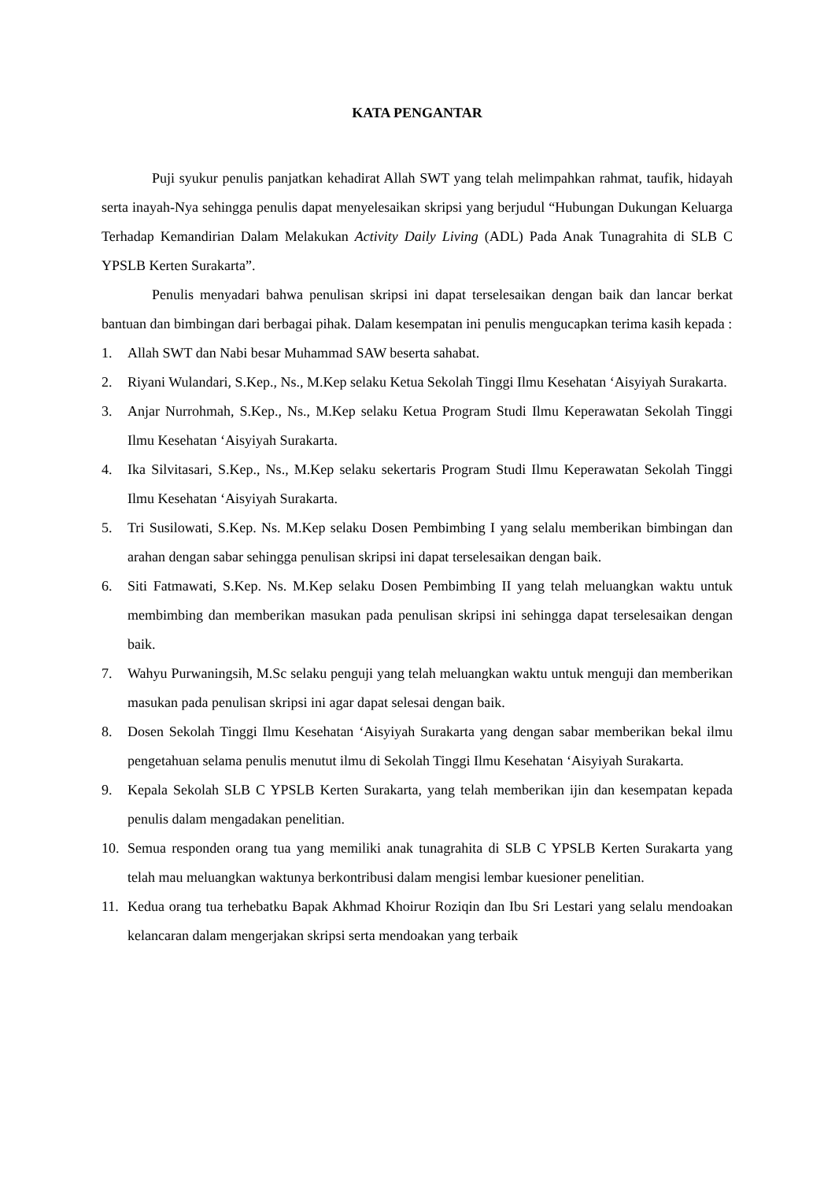KATA PENGANTAR
Puji syukur penulis panjatkan kehadirat Allah SWT yang telah melimpahkan rahmat, taufik, hidayah serta inayah-Nya sehingga penulis dapat menyelesaikan skripsi yang berjudul “Hubungan Dukungan Keluarga Terhadap Kemandirian Dalam Melakukan Activity Daily Living (ADL) Pada Anak Tunagrahita di SLB C YPSLB Kerten Surakarta”.
Penulis menyadari bahwa penulisan skripsi ini dapat terselesaikan dengan baik dan lancar berkat bantuan dan bimbingan dari berbagai pihak. Dalam kesempatan ini penulis mengucapkan terima kasih kepada :
1. Allah SWT dan Nabi besar Muhammad SAW beserta sahabat.
2. Riyani Wulandari, S.Kep., Ns., M.Kep selaku Ketua Sekolah Tinggi Ilmu Kesehatan ‘Aisyiyah Surakarta.
3. Anjar Nurrohmah, S.Kep., Ns., M.Kep selaku Ketua Program Studi Ilmu Keperawatan Sekolah Tinggi Ilmu Kesehatan ‘Aisyiyah Surakarta.
4. Ika Silvitasari, S.Kep., Ns., M.Kep selaku sekertaris Program Studi Ilmu Keperawatan Sekolah Tinggi Ilmu Kesehatan ‘Aisyiyah Surakarta.
5. Tri Susilowati, S.Kep. Ns. M.Kep selaku Dosen Pembimbing I yang selalu memberikan bimbingan dan arahan dengan sabar sehingga penulisan skripsi ini dapat terselesaikan dengan baik.
6. Siti Fatmawati, S.Kep. Ns. M.Kep selaku Dosen Pembimbing II yang telah meluangkan waktu untuk membimbing dan memberikan masukan pada penulisan skripsi ini sehingga dapat terselesaikan dengan baik.
7. Wahyu Purwaningsih, M.Sc selaku penguji yang telah meluangkan waktu untuk menguji dan memberikan masukan pada penulisan skripsi ini agar dapat selesai dengan baik.
8. Dosen Sekolah Tinggi Ilmu Kesehatan ‘Aisyiyah Surakarta yang dengan sabar memberikan bekal ilmu pengetahuan selama penulis menutut ilmu di Sekolah Tinggi Ilmu Kesehatan ‘Aisyiyah Surakarta.
9. Kepala Sekolah SLB C YPSLB Kerten Surakarta, yang telah memberikan ijin dan kesempatan kepada penulis dalam mengadakan penelitian.
10. Semua responden orang tua yang memiliki anak tunagrahita di SLB C YPSLB Kerten Surakarta yang telah mau meluangkan waktunya berkontribusi dalam mengisi lembar kuesioner penelitian.
11. Kedua orang tua terhebatku Bapak Akhmad Khoirur Roziqin dan Ibu Sri Lestari yang selalu mendoakan kelancaran dalam mengerjakan skripsi serta mendoakan yang terbaik